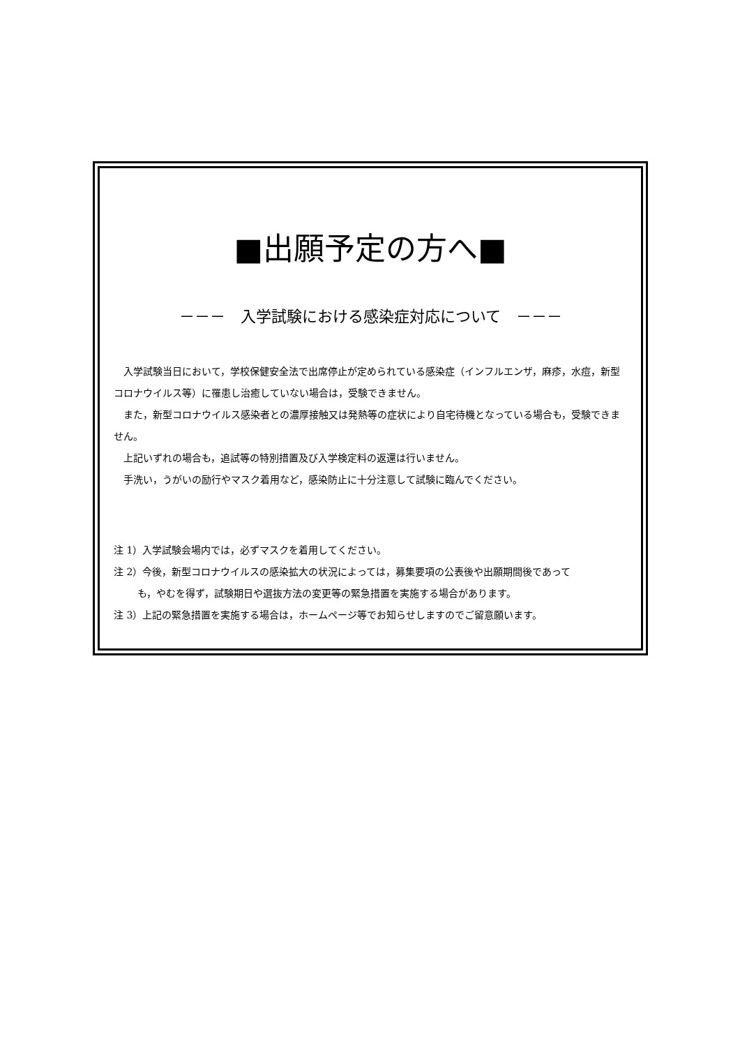■出願予定の方へ■
－－－　入学試験における感染症対応について　－－－
入学試験当日において，学校保健安全法で出席停止が定められている感染症（インフルエンザ，麻疹，水痘，新型コロナウイルス等）に罹患し治癒していない場合は，受験できません。
また，新型コロナウイルス感染者との濃厚接触又は発熱等の症状により自宅待機となっている場合も，受験できません。
上記いずれの場合も，追試等の特別措置及び入学検定料の返還は行いません。
手洗い，うがいの励行やマスク着用など，感染防止に十分注意して試験に臨んでください。
注 1）入学試験会場内では，必ずマスクを着用してください。
注 2）今後，新型コロナウイルスの感染拡大の状況によっては，募集要項の公表後や出願期間後であって
も，やむを得ず，試験期日や選抜方法の変更等の緊急措置を実施する場合があります。
注 3）上記の緊急措置を実施する場合は，ホームページ等でお知らせしますのでご留意願います。